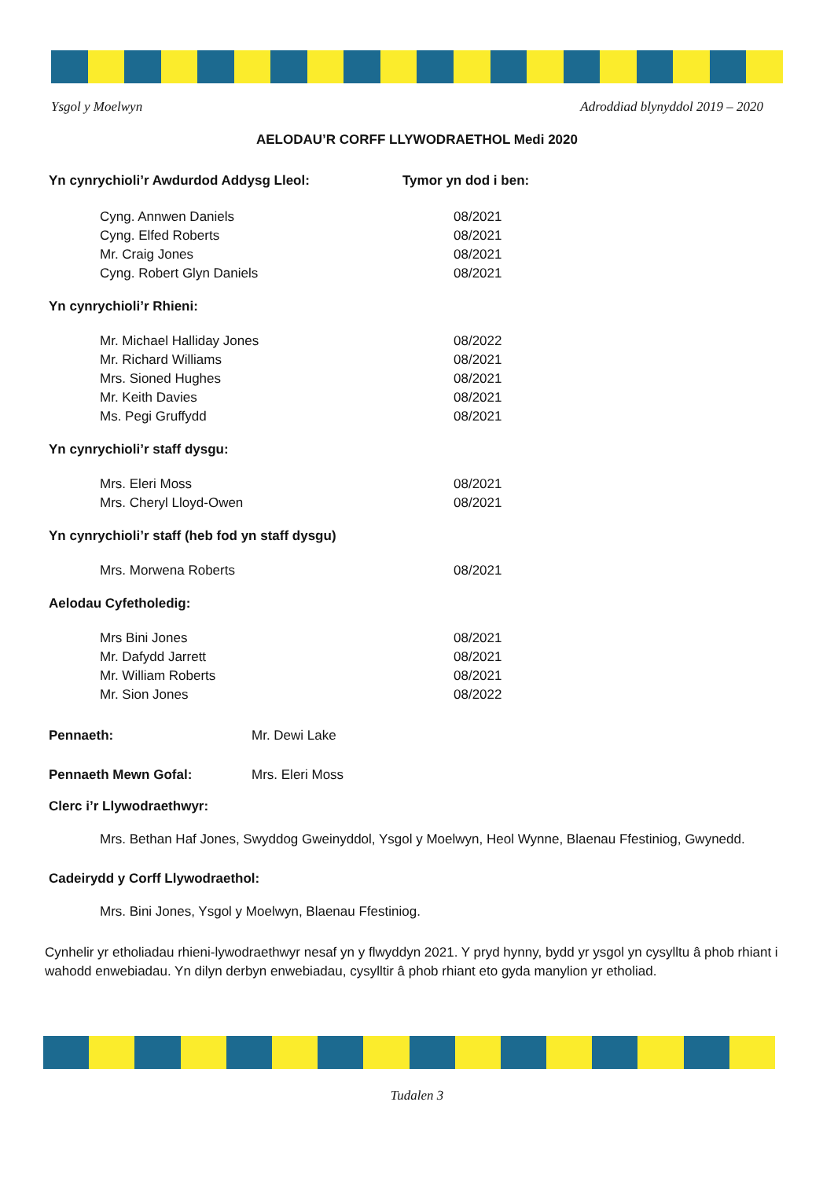Ysgol y Moelwyn Adroddiad blynyddol 2019 – 2020
AELODAU’R CORFF LLYWODRAETHOL Medi 2020
Yn cynrychioli’r Awdurdod Addysg Lleol: Tymor yn dod i ben:
Cyng. Annwen Daniels 08/2021
Cyng. Elfed Roberts 08/2021
Mr. Craig Jones 08/2021
Cyng. Robert Glyn Daniels 08/2021
Yn cynrychioli’r Rhieni:
Mr. Michael Halliday Jones 08/2022
Mr. Richard Williams 08/2021
Mrs. Sioned Hughes 08/2021
Mr. Keith Davies 08/2021
Ms. Pegi Gruffydd 08/2021
Yn cynrychioli’r staff dysgu:
Mrs. Eleri Moss 08/2021
Mrs. Cheryl Lloyd-Owen 08/2021
Yn cynrychioli’r staff (heb fod yn staff dysgu)
Mrs. Morwena Roberts 08/2021
Aelodau Cyfetholedig:
Mrs Bini Jones 08/2021
Mr. Dafydd Jarrett 08/2021
Mr. William Roberts 08/2021
Mr. Sion Jones 08/2022
Pennaeth: Mr. Dewi Lake
Pennaeth Mewn Gofal: Mrs. Eleri Moss
Clerc i’r Llywodraethwyr:
Mrs. Bethan Haf Jones, Swyddog Gweinyddol, Ysgol y Moelwyn, Heol Wynne, Blaenau Ffestiniog, Gwynedd.
Cadeirydd y Corff Llywodraethol:
Mrs. Bini Jones, Ysgol y Moelwyn, Blaenau Ffestiniog.
Cynhelir yr etholiadau rhieni-lywodraethwyr nesaf yn y flwyddyn 2021. Y pryd hynny, bydd yr ysgol yn cysylltu â phob rhiant i wahodd enwebiadau. Yn dilyn derbyn enwebiadau, cysylltir â phob rhiant eto gyda manylion yr etholiad.
Tudalen 3